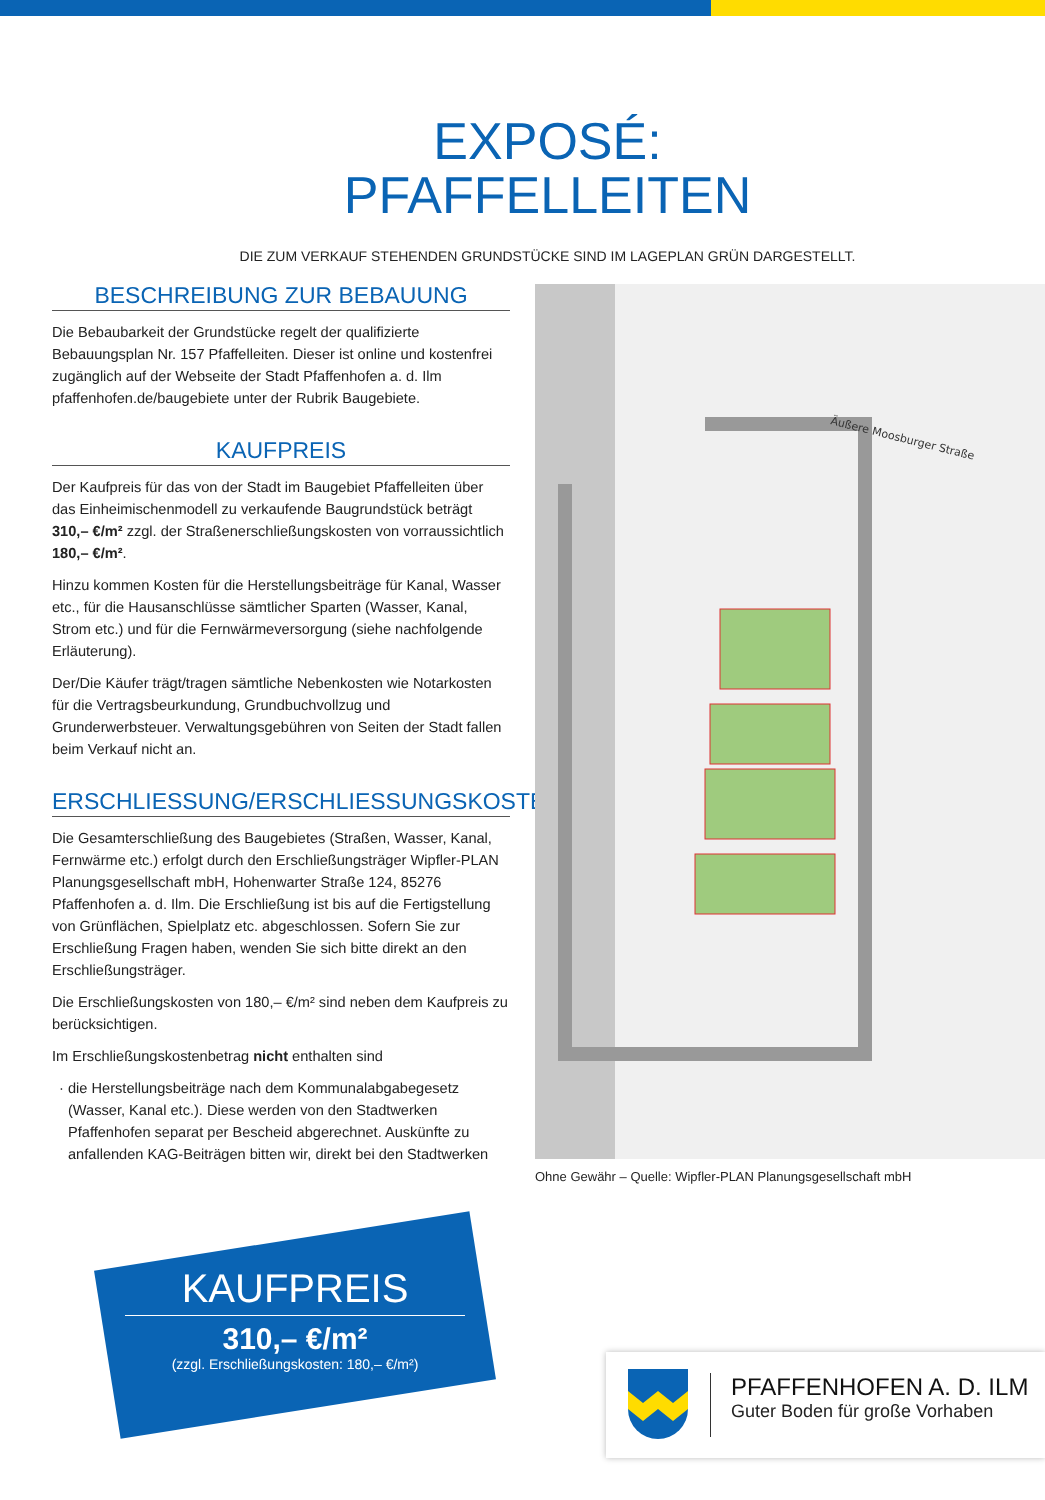EXPOSÉ:
PFAFFELLEITEN
DIE ZUM VERKAUF STEHENDEN GRUNDSTÜCKE SIND IM LAGEPLAN GRÜN DARGESTELLT.
BESCHREIBUNG ZUR BEBAUUNG
Die Bebaubarkeit der Grundstücke regelt der qualifizierte Bebauungsplan Nr. 157 Pfaffelleiten. Dieser ist online und kostenfrei zugänglich auf der Webseite der Stadt Pfaffenhofen a. d. Ilm pfaffenhofen.de/baugebiete unter der Rubrik Baugebiete.
KAUFPREIS
Der Kaufpreis für das von der Stadt im Baugebiet Pfaffelleiten über das Einheimischenmodell zu verkaufende Baugrundstück beträgt 310,– €/m² zzgl. der Straßenerschließungskosten von vorraussichtlich 180,– €/m².
Hinzu kommen Kosten für die Herstellungsbeiträge für Kanal, Wasser etc., für die Hausanschlüsse sämtlicher Sparten (Wasser, Kanal, Strom etc.) und für die Fernwärmeversorgung (siehe nachfolgende Erläuterung).
Der/Die Käufer trägt/tragen sämtliche Nebenkosten wie Notarkosten für die Vertragsbeurkundung, Grundbuchvollzug und Grunderwerbsteuer. Verwaltungsgebühren von Seiten der Stadt fallen beim Verkauf nicht an.
ERSCHLIESSUNG/ERSCHLIESSUNGSKOSTEN
Die Gesamterschließung des Baugebietes (Straßen, Wasser, Kanal, Fernwärme etc.) erfolgt durch den Erschließungsträger Wipfler-PLAN Planungsgesellschaft mbH, Hohenwarter Straße 124, 85276 Pfaffenhofen a. d. Ilm. Die Erschließung ist bis auf die Fertigstellung von Grünflächen, Spielplatz etc. abgeschlossen. Sofern Sie zur Erschließung Fragen haben, wenden Sie sich bitte direkt an den Erschließungsträger.
Die Erschließungskosten von 180,– €/m² sind neben dem Kaufpreis zu berücksichtigen.
Im Erschließungskostenbetrag nicht enthalten sind
die Herstellungsbeiträge nach dem Kommunalabgabegesetz (Wasser, Kanal etc.). Diese werden von den Stadtwerken Pfaffenhofen separat per Bescheid abgerechnet. Auskünfte zu anfallenden KAG-Beiträgen bitten wir, direkt bei den Stadtwerken
Äußere Moosburger Straße
Ohne Gewähr – Quelle: Wipfler-PLAN Planungsgesellschaft mbH
KAUFPREIS
310,– €/m²
(zzgl. Erschließungskosten: 180,– €/m²)
PFAFFENHOFEN A. D. ILM
Guter Boden für große Vorhaben